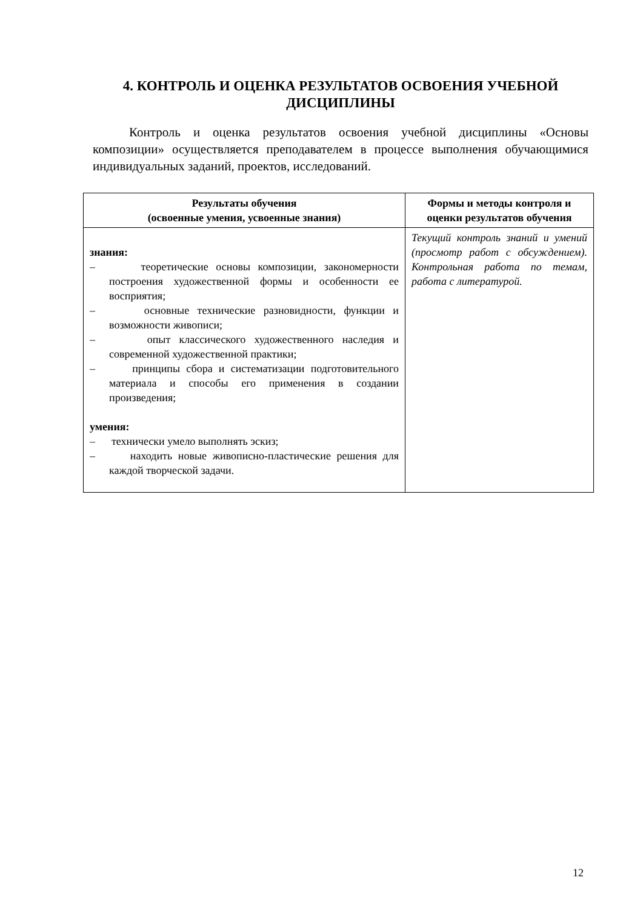4. КОНТРОЛЬ И ОЦЕНКА РЕЗУЛЬТАТОВ ОСВОЕНИЯ УЧЕБНОЙ ДИСЦИПЛИНЫ
Контроль и оценка результатов освоения учебной дисциплины «Основы композиции» осуществляется преподавателем в процессе выполнения обучающимися индивидуальных заданий, проектов, исследований.
| Результаты обучения (освоенные умения, усвоенные знания) | Формы и методы контроля и оценки результатов обучения |
| --- | --- |
| знания: – теоретические основы композиции, закономерности построения художественной формы и особенности ее восприятия; – основные технические разновидности, функции и возможности живописи; – опыт классического художественного наследия и современной художественной практики; – принципы сбора и систематизации подготовительного материала и способы его применения в создании произведения; умения: – технически умело выполнять эскиз; – находить новые живописно-пластические решения для каждой творческой задачи. | Текущий контроль знаний и умений (просмотр работ с обсуждением). Контрольная работа по темам, работа с литературой. |
12